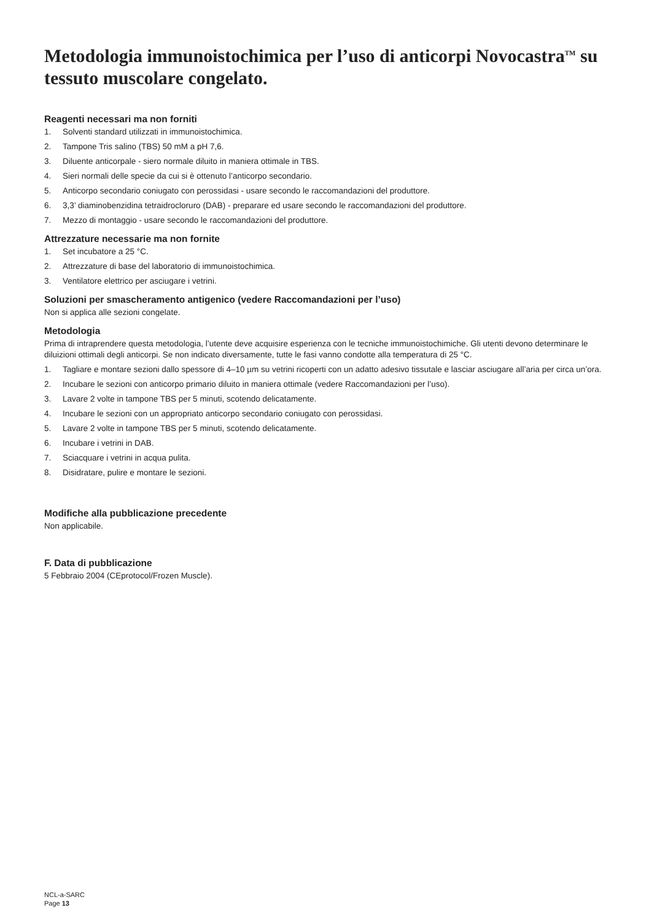Metodologia immunoistochimica per l’uso di anticorpi Novocastra<sup>TM</sup> su tessuto muscolare congelato.
Reagenti necessari ma non forniti
1. Solventi standard utilizzati in immunoistochimica.
2. Tampone Tris salino (TBS) 50 mM a pH 7,6.
3. Diluente anticorpale - siero normale diluito in maniera ottimale in TBS.
4. Sieri normali delle specie da cui si è ottenuto l’anticorpo secondario.
5. Anticorpo secondario coniugato con perossidasi - usare secondo le raccomandazioni del produttore.
6. 3,3’ diaminobenzidina tetraidrocloruro (DAB) - preparare ed usare secondo le raccomandazioni del produttore.
7. Mezzo di montaggio - usare secondo le raccomandazioni del produttore.
Attrezzature necessarie ma non fornite
1. Set incubatore a 25 °C.
2. Attrezzature di base del laboratorio di immunoistochimica.
3. Ventilatore elettrico per asciugare i vetrini.
Soluzioni per smascheramento antigenico (vedere Raccomandazioni per l’uso)
Non si applica alle sezioni congelate.
Metodologia
Prima di intraprendere questa metodologia, l’utente deve acquisire esperienza con le tecniche immunoistochimiche. Gli utenti devono determinare le diluizioni ottimali degli anticorpi. Se non indicato diversamente, tutte le fasi vanno condotte alla temperatura di 25 °C.
1. Tagliare e montare sezioni dallo spessore di 4–10 µm su vetrini ricoperti con un adatto adesivo tissutale e lasciar asciugare all’aria per circa un’ora.
2. Incubare le sezioni con anticorpo primario diluito in maniera ottimale (vedere Raccomandazioni per l’uso).
3. Lavare 2 volte in tampone TBS per 5 minuti, scotendo delicatamente.
4. Incubare le sezioni con un appropriato anticorpo secondario coniugato con perossidasi.
5. Lavare 2 volte in tampone TBS per 5 minuti, scotendo delicatamente.
6. Incubare i vetrini in DAB.
7. Sciacquare i vetrini in acqua pulita.
8. Disidratare, pulire e montare le sezioni.
Modifiche alla pubblicazione precedente
Non applicabile.
F. Data di pubblicazione
5 Febbraio 2004 (CEprotocol/Frozen Muscle).
NCL-a-SARC
Page 13